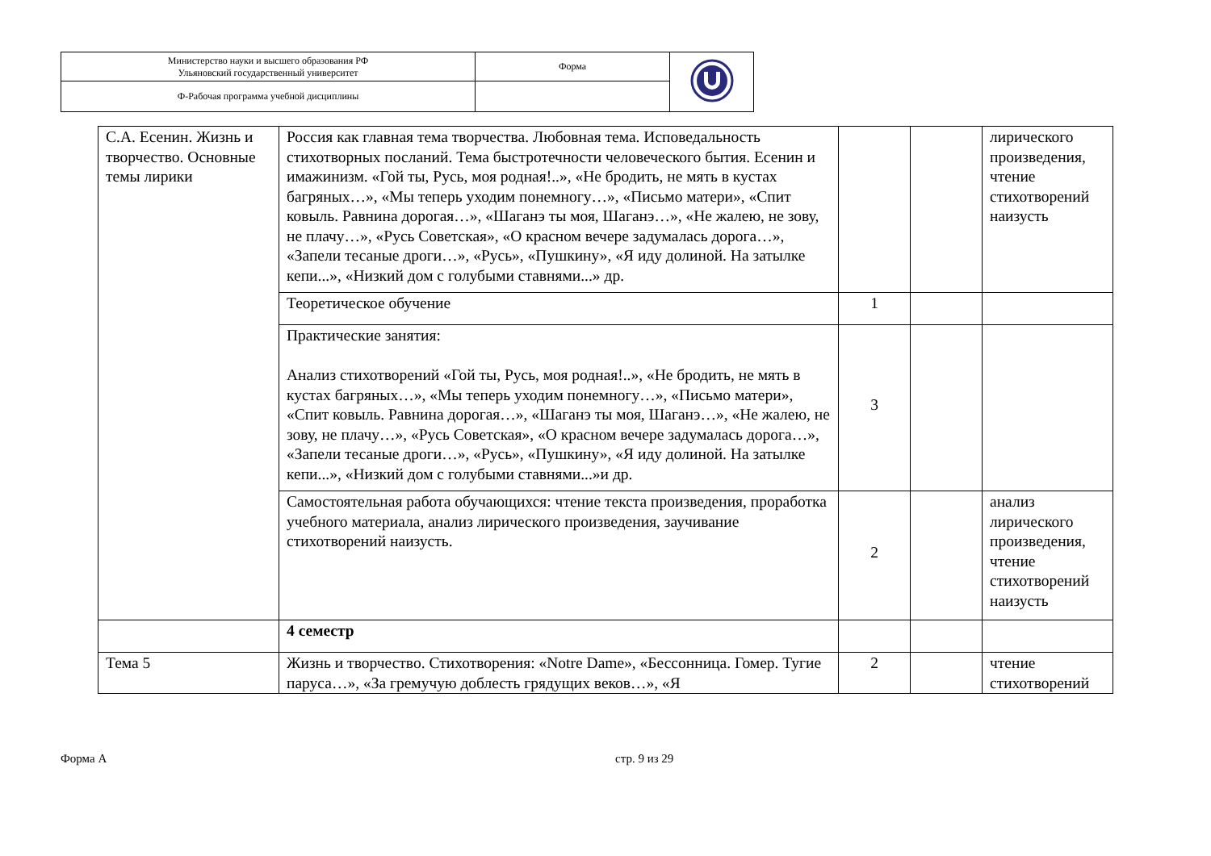| Министерство науки и высшего образования РФ Ульяновский государственный университет | Форма | |
| Ф-Рабочая программа учебной дисциплины | | |
| С.А. Есенин. Жизнь и творчество. Основные темы лирики | Россия как главная тема творчества. Любовная тема. Исповедальность стихотворных посланий. Тема быстротечности человеческого бытия. Есенин и имажинизм. «Гой ты, Русь, моя родная!..», «Не бродить, не мять в кустах багряных…», «Мы теперь уходим понемногу…», «Письмо матери», «Спит ковыль. Равнина дорогая…», «Шаганэ ты моя, Шаганэ…», «Не жалею, не зову, не плачу…», «Русь Советская», «О красном вечере задумалась дорога…», «Запели тесаные дроги…», «Русь», «Пушкину», «Я иду долиной. На затылке кепи...», «Низкий дом с голубыми ставнями...» др. | | | лирического произведения, чтение стихотворений наизусть |
| | Теоретическое обучение | 1 | | |
| | Практические занятия: Анализ стихотворений «Гой ты, Русь, моя родная!..», «Не бродить, не мять в кустах багряных…», «Мы теперь уходим понемногу…», «Письмо матери», «Спит ковыль. Равнина дорогая…», «Шаганэ ты моя, Шаганэ…», «Не жалею, не зову, не плачу…», «Русь Советская», «О красном вечере задумалась дорога…», «Запели тесаные дроги…», «Русь», «Пушкину», «Я иду долиной. На затылке кепи...», «Низкий дом с голубыми ставнями...»и др. | 3 | | |
| | Самостоятельная работа обучающихся: чтение текста произведения, проработка учебного материала, анализ лирического произведения, заучивание стихотворений наизусть. | 2 | | анализ лирического произведения, чтение стихотворений наизусть |
| | 4 семестр | | | |
| Тема 5 | Жизнь и творчество. Стихотворения: «Notre Dame», «Бессонница. Гомер. Тугие паруса…», «За гремучую доблесть грядущих веков…», «Я | 2 | | чтение стихотворений |
Форма А стр. 9 из 29